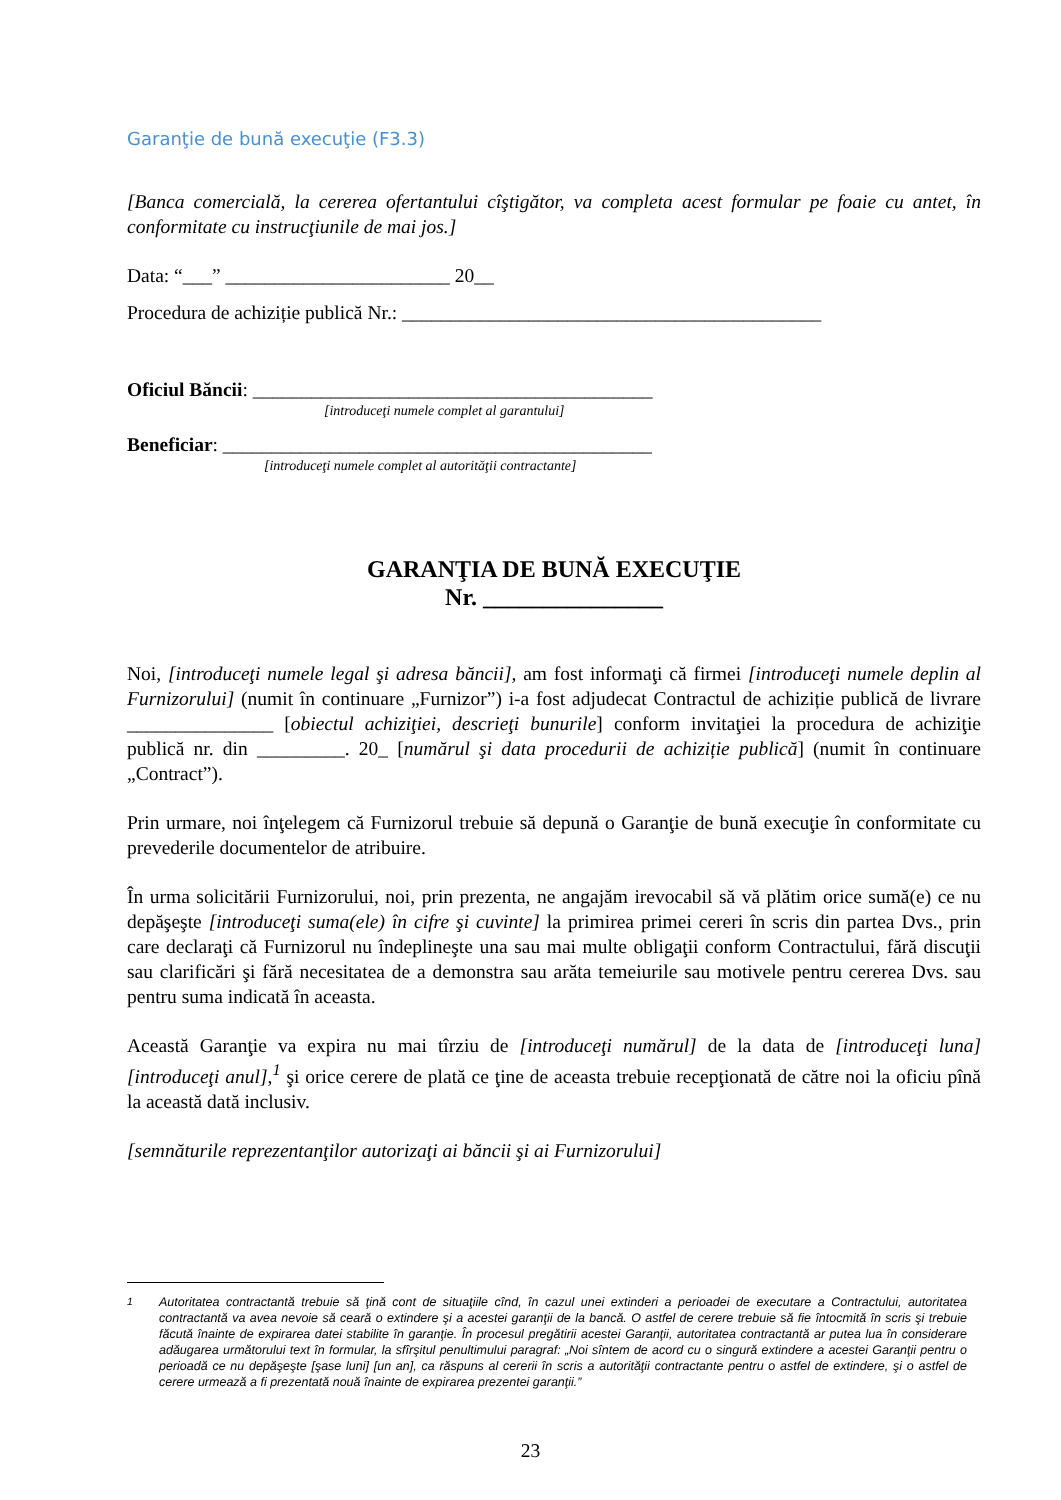Garanţie de bună execuţie (F3.3)
[Banca comercială, la cererea ofertantului cîştigător, va completa acest formular pe foaie cu antet, în conformitate cu instrucţiunile de mai jos.]
Data: “___” _______________________ 20__
Procedura de achiziție publică Nr.: ___________________________________________
Oficiul Băncii: _________________________________________
[introduceţi numele complet al garantului]
Beneficiar: ____________________________________________
[introduceţi numele complet al autorităţii contractante]
GARANŢIA DE BUNĂ EXECUŢIE
Nr. _______________
Noi, [introduceţi numele legal şi adresa băncii], am fost informaţi că firmei [introduceţi numele deplin al Furnizorului] (numit în continuare „Furnizor”) i-a fost adjudecat Contractul de achiziție publică de livrare _______________ [obiectul achiziţiei, descrieţi bunurile] conform invitaţiei la procedura de achiziţie publică nr. din _________. 20_ [numărul şi data procedurii de achiziție publică] (numit în continuare „Contract”).
Prin urmare, noi înţelegem că Furnizorul trebuie să depună o Garanţie de bună execuţie în conformitate cu prevederile documentelor de atribuire.
În urma solicitării Furnizorului, noi, prin prezenta, ne angajăm irevocabil să vă plătim orice sumă(e) ce nu depăşeşte [introduceţi suma(ele) în cifre şi cuvinte] la primirea primei cereri în scris din partea Dvs., prin care declaraţi că Furnizorul nu îndeplineşte una sau mai multe obligaţii conform Contractului, fără discuţii sau clarificări şi fără necesitatea de a demonstra sau arăta temeiurile sau motivele pentru cererea Dvs. sau pentru suma indicată în aceasta.
Această Garanţie va expira nu mai tîrziu de [introduceţi numărul] de la data de [introduceţi luna] [introduceţi anul],<sup>1</sup> şi orice cerere de plată ce ţine de aceasta trebuie recepţionată de către noi la oficiu pînă la această dată inclusiv.
[semnăturile reprezentanţilor autorizaţi ai băncii şi ai Furnizorului]
<sup>1</sup> Autoritatea contractantă trebuie să ţină cont de situaţiile cînd, în cazul unei extinderi a perioadei de executare a Contractului, autoritatea contractantă va avea nevoie să ceară o extindere şi a acestei garanţii de la bancă. O astfel de cerere trebuie să fie întocmită în scris şi trebuie făcută înainte de expirarea datei stabilite în garanţie. În procesul pregătirii acestei Garanţii, autoritatea contractantă ar putea lua în considerare adăugarea următorului text în formular, la sfîrşitul penultimului paragraf: „Noi sîntem de acord cu o singură extindere a acestei Garanţii pentru o perioadă ce nu depăşeşte [şase luni] [un an], ca răspuns al cererii în scris a autorităţii contractante pentru o astfel de extindere, şi o astfel de cerere urmează a fi prezentată nouă înainte de expirarea prezentei garanţii.”
23